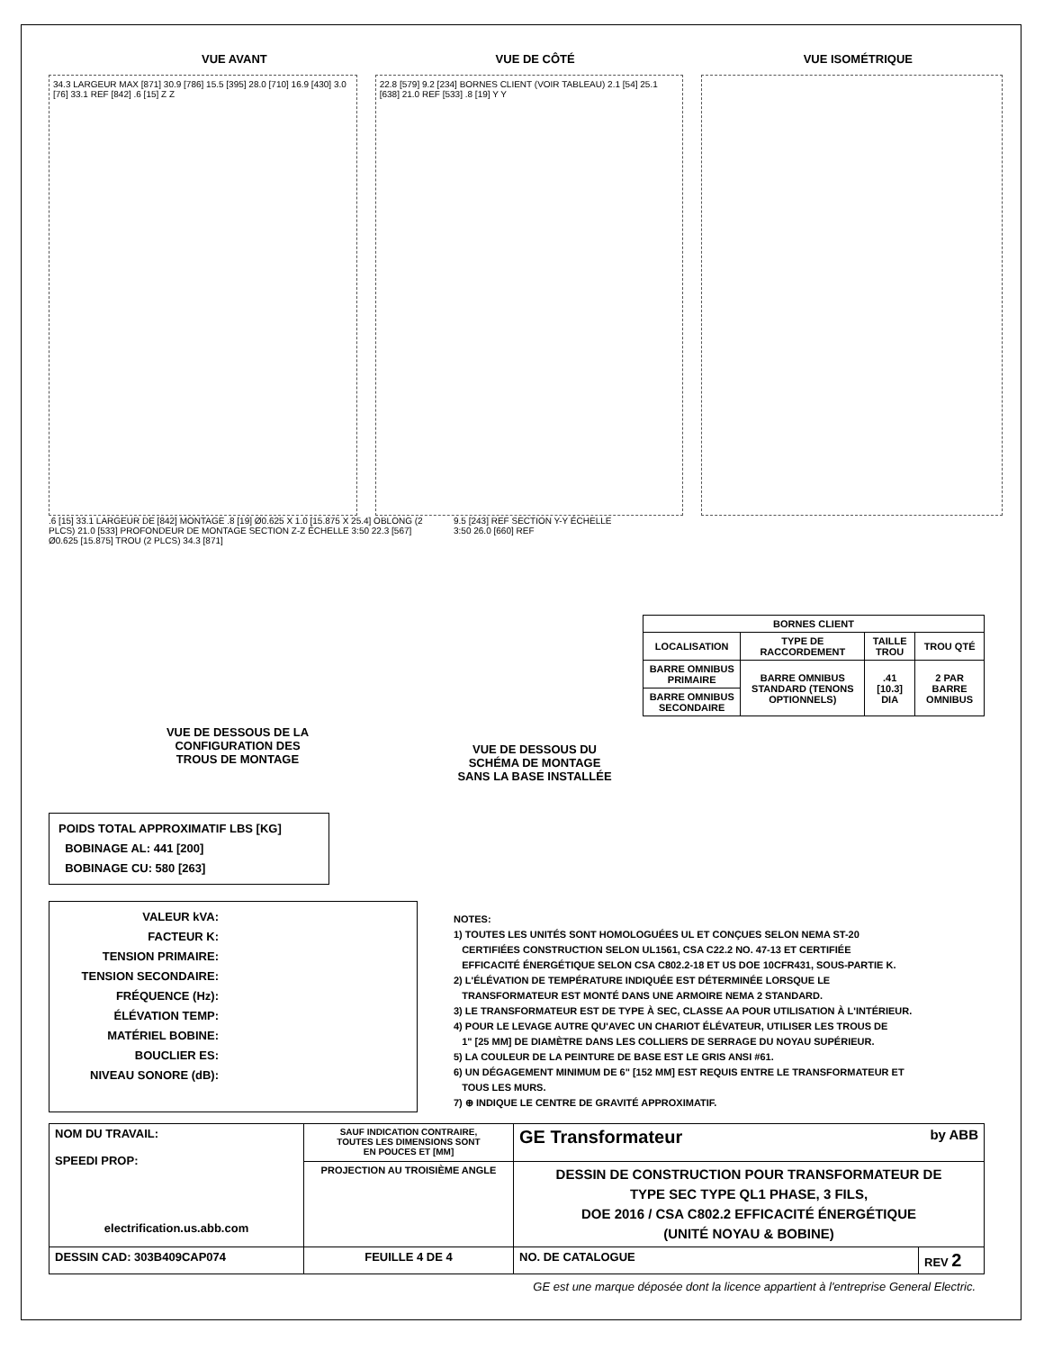VUE AVANT VUE DE CÔTÉ VUE ISOMÉTRIQUE
34.3 LARGEUR MAX [871] 30.9 [786] 15.5 [395] 28.0 [710] 16.9 [430] 3.0 [76] 33.1 REF [842] .6 [15] Z Z
22.8 [579] 9.2 [234] BORNES CLIENT (VOIR TABLEAU) 2.1 [54] 25.1 [638] 21.0 REF [533] .8 [19] Y Y
.6 [15] 33.1 LARGEUR DE [842] MONTAGE .8 [19] Ø0.625 X 1.0 [15.875 X 25.4] OBLONG (2 PLCS) 21.0 [533] PROFONDEUR DE MONTAGE SECTION Z-Z ÉCHELLE 3:50 22.3 [567] Ø0.625 [15.875] TROU (2 PLCS) 34.3 [871]
VUE DE DESSOUS DE LA
CONFIGURATION DES
TROUS DE MONTAGE
9.5 [243] REF SECTION Y-Y ÉCHELLE 3:50 26.0 [660] REF
VUE DE DESSOUS DU
SCHÉMA DE MONTAGE
SANS LA BASE INSTALLÉE
| BORNES CLIENT | | | |
| --- | --- | --- | --- |
| LOCALISATION | TYPE DE RACCORDEMENT | TAILLE TROU | TROU QTÉ |
| BARRE OMNIBUS PRIMAIRE | BARRE OMNIBUS STANDARD (TENONS OPTIONNELS) | .41 [10.3] DIA | 2 PAR BARRE OMNIBUS |
| BARRE OMNIBUS SECONDAIRE | | | |
POIDS TOTAL APPROXIMATIF LBS [KG]
BOBINAGE AL: 441 [200]
BOBINAGE CU: 580 [263]
VALEUR kVA:
FACTEUR K:
TENSION PRIMAIRE:
TENSION SECONDAIRE:
FRÉQUENCE (Hz):
ÉLÉVATION TEMP:
MATÉRIEL BOBINE:
BOUCLIER ES:
NIVEAU SONORE (dB):
NOTES:
1) TOUTES LES UNITÉS SONT HOMOLOGUÉES UL ET CONÇUES SELON NEMA ST-20
CERTIFIÉES CONSTRUCTION SELON UL1561, CSA C22.2 NO. 47-13 ET CERTIFIÉE
EFFICACITÉ ÉNERGÉTIQUE SELON CSA C802.2-18 ET US DOE 10CFR431, SOUS-PARTIE K.
2) L'ÉLÉVATION DE TEMPÉRATURE INDIQUÉE EST DÉTERMINÉE LORSQUE LE
TRANSFORMATEUR EST MONTÉ DANS UNE ARMOIRE NEMA 2 STANDARD.
3) LE TRANSFORMATEUR EST DE TYPE À SEC, CLASSE AA POUR UTILISATION À L'INTÉRIEUR.
4) POUR LE LEVAGE AUTRE QU'AVEC UN CHARIOT ÉLÉVATEUR, UTILISER LES TROUS DE
1" [25 MM] DE DIAMÈTRE DANS LES COLLIERS DE SERRAGE DU NOYAU SUPÉRIEUR.
5) LA COULEUR DE LA PEINTURE DE BASE EST LE GRIS ANSI #61.
6) UN DÉGAGEMENT MINIMUM DE 6" [152 MM] EST REQUIS ENTRE LE TRANSFORMATEUR ET
TOUS LES MURS.
7) ⊕ INDIQUE LE CENTRE DE GRAVITÉ APPROXIMATIF.
| NOM DU TRAVAIL: SPEEDI PROP: electrification.us.abb.com | SAUF INDICATION CONTRAIRE, TOUTES LES DIMENSIONS SONT EN POUCES ET [MM] | GE Transformateur by ABB | |
| | PROJECTION AU TROISIÈME ANGLE | DESSIN DE CONSTRUCTION POUR TRANSFORMATEUR DE TYPE SEC TYPE QL1 PHASE, 3 FILS, DOE 2016 / CSA C802.2 EFFICACITÉ ÉNERGÉTIQUE (UNITÉ NOYAU & BOBINE) | |
| DESSIN CAD: 303B409CAP074 | FEUILLE 4 DE 4 | NO. DE CATALOGUE | REV 2 |
GE est une marque déposée dont la licence appartient à l'entreprise General Electric.